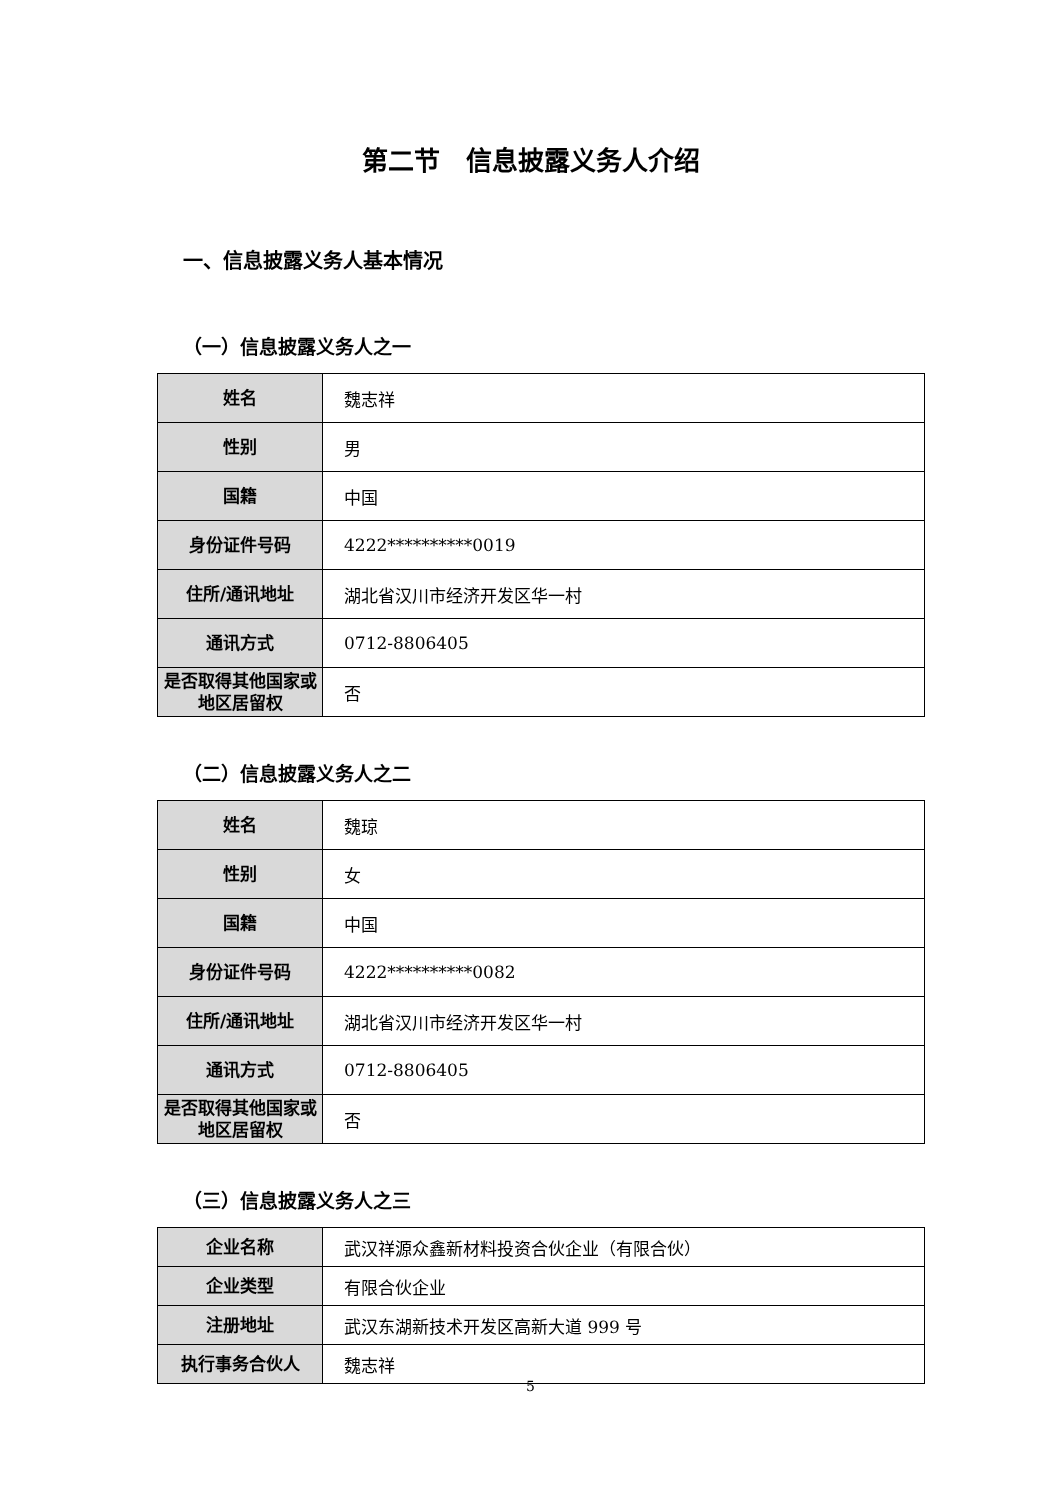第二节　信息披露义务人介绍
一、信息披露义务人基本情况
（一）信息披露义务人之一
| 姓名 | 魏志祥 |
| 性别 | 男 |
| 国籍 | 中国 |
| 身份证件号码 | 4222**********0019 |
| 住所/通讯地址 | 湖北省汉川市经济开发区华一村 |
| 通讯方式 | 0712-8806405 |
| 是否取得其他国家或地区居留权 | 否 |
（二）信息披露义务人之二
| 姓名 | 魏琼 |
| 性别 | 女 |
| 国籍 | 中国 |
| 身份证件号码 | 4222**********0082 |
| 住所/通讯地址 | 湖北省汉川市经济开发区华一村 |
| 通讯方式 | 0712-8806405 |
| 是否取得其他国家或地区居留权 | 否 |
（三）信息披露义务人之三
| 企业名称 | 武汉祥源众鑫新材料投资合伙企业（有限合伙） |
| 企业类型 | 有限合伙企业 |
| 注册地址 | 武汉东湖新技术开发区高新大道 999 号 |
| 执行事务合伙人 | 魏志祥 |
5